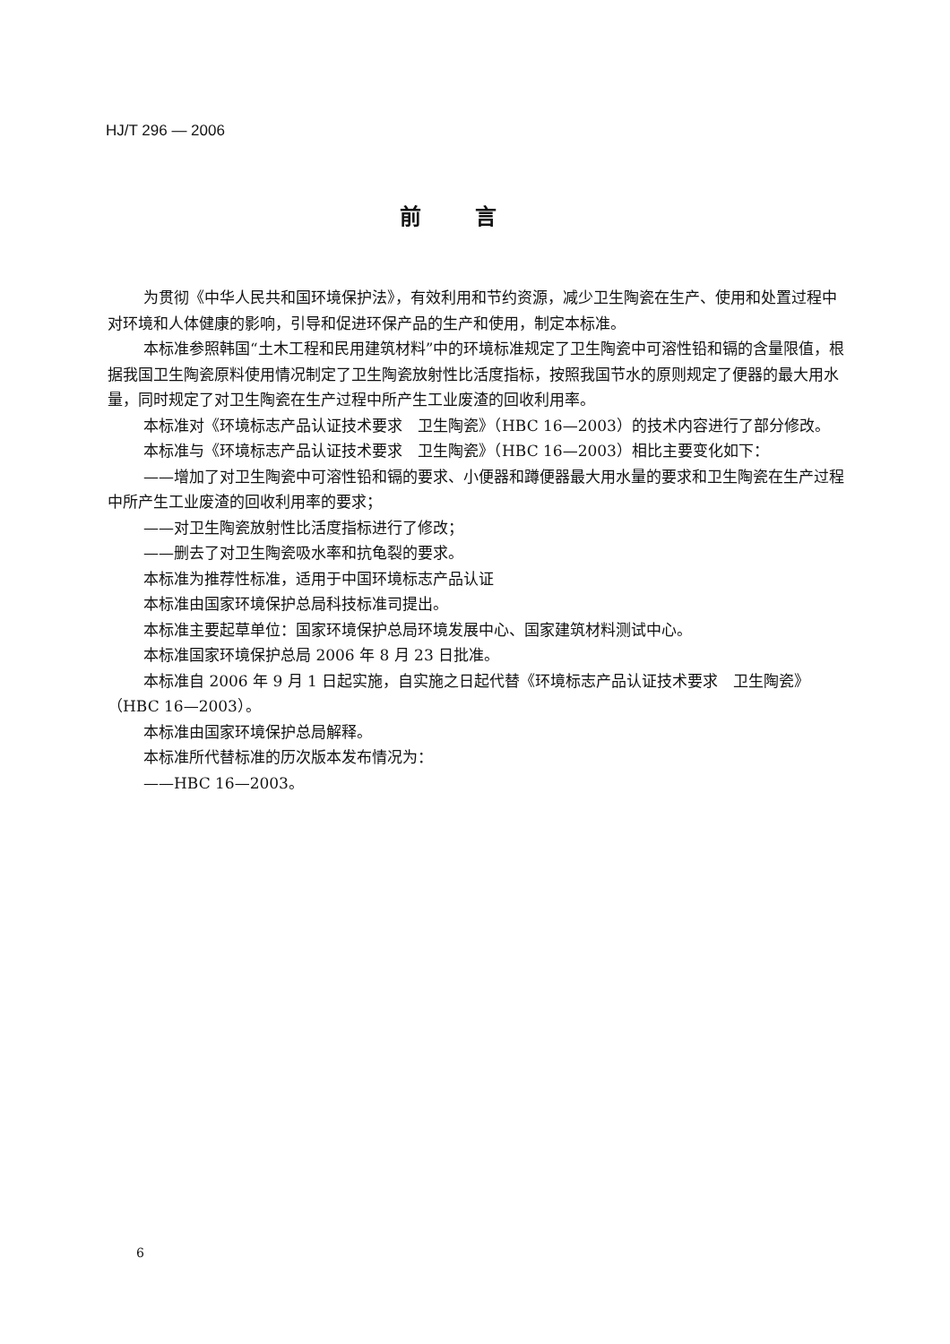HJ/T 296 — 2006
前言
为贯彻《中华人民共和国环境保护法》，有效利用和节约资源，减少卫生陶瓷在生产、使用和处置过程中对环境和人体健康的影响，引导和促进环保产品的生产和使用，制定本标准。
本标准参照韩国“土木工程和民用建筑材料”中的环境标准规定了卫生陶瓷中可溶性铅和镉的含量限值，根据我国卫生陶瓷原料使用情况制定了卫生陶瓷放射性比活度指标，按照我国节水的原则规定了便器的最大用水量，同时规定了对卫生陶瓷在生产过程中所产生工业废渣的回收利用率。
本标准对《环境标志产品认证技术要求　卫生陶瓷》（HBC 16—2003）的技术内容进行了部分修改。
本标准与《环境标志产品认证技术要求　卫生陶瓷》（HBC 16—2003）相比主要变化如下：
——增加了对卫生陶瓷中可溶性铅和镉的要求、小便器和蹲便器最大用水量的要求和卫生陶瓷在生产过程中所产生工业废渣的回收利用率的要求；
——对卫生陶瓷放射性比活度指标进行了修改；
——删去了对卫生陶瓷吸水率和抗龟裂的要求。
本标准为推荐性标准，适用于中国环境标志产品认证
本标准由国家环境保护总局科技标准司提出。
本标准主要起草单位：国家环境保护总局环境发展中心、国家建筑材料测试中心。
本标准国家环境保护总局 2006 年 8 月 23 日批准。
本标准自 2006 年 9 月 1 日起实施，自实施之日起代替《环境标志产品认证技术要求　卫生陶瓷》（HBC 16—2003）。
本标准由国家环境保护总局解释。
本标准所代替标准的历次版本发布情况为：
——HBC 16—2003。
6